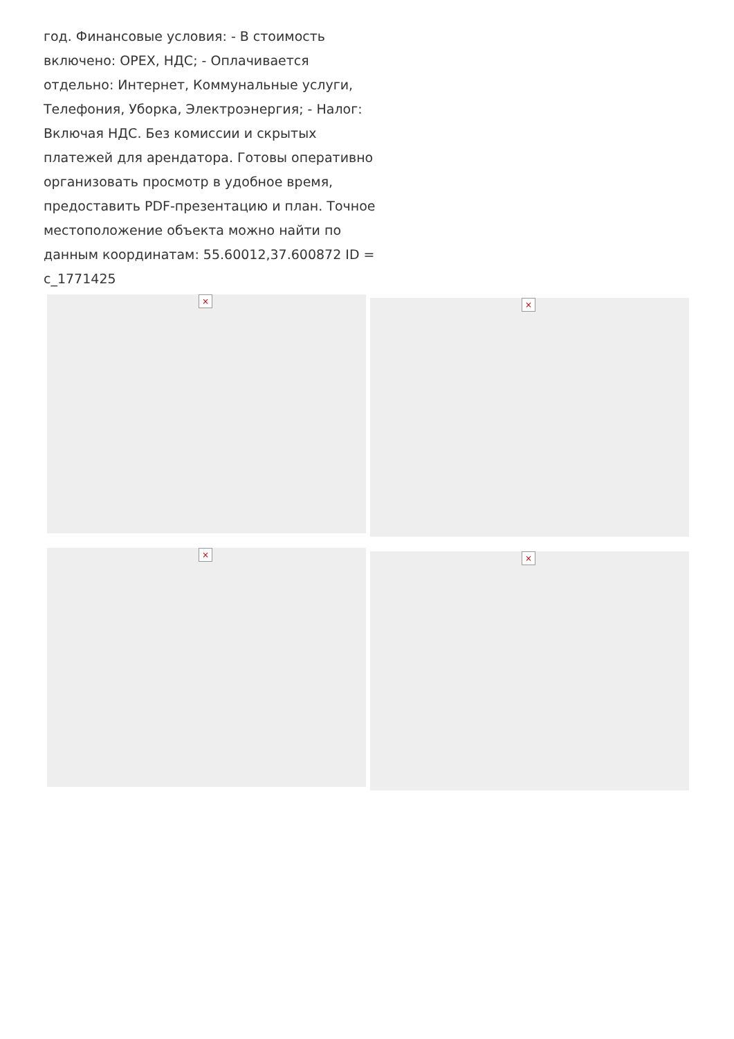год. Финансовые условия: - В стоимость включено: OPEX, НДС; - Оплачивается отдельно: Интернет, Коммунальные услуги, Телефония, Уборка, Электроэнергия; - Налог: Включая НДС. Без комиссии и скрытых платежей для арендатора. Готовы оперативно организовать просмотр в удобное время, предоставить PDF-презентацию и план. Точное местоположение объекта можно найти по данным координатам: 55.60012,37.600872 ID = c_1771425
×
×
×
×